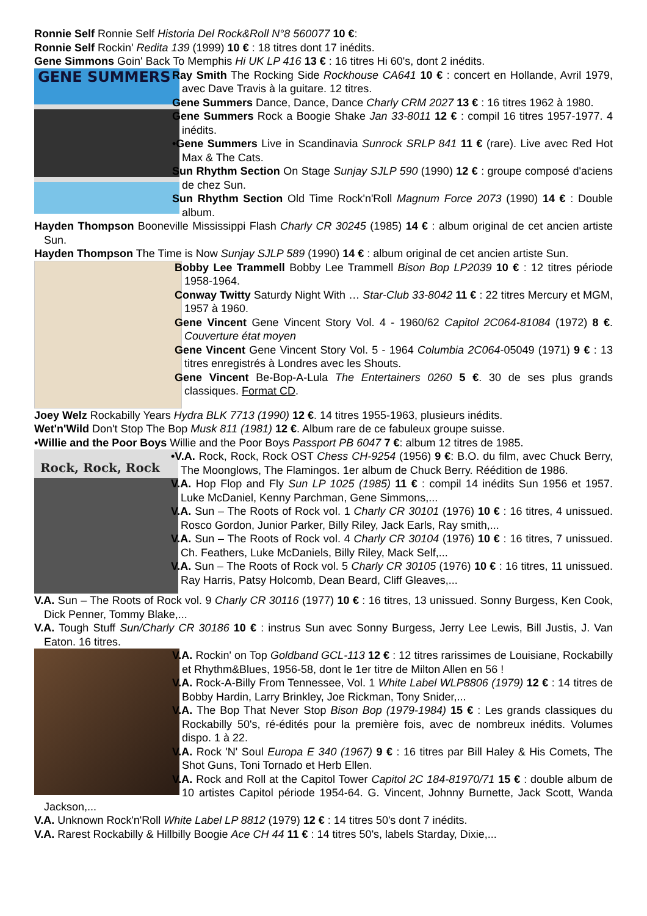Ronnie Self Ronnie Self Historia Del Rock&Roll N°8 560077 10 €:
Ronnie Self Rockin' Redita 139 (1999) 10 € : 18 titres dont 17 inédits.
Gene Simmons Goin' Back To Memphis Hi UK LP 416 13 € : 16 titres Hi 60's, dont 2 inédits.
GENE SUMMERS
Ray Smith The Rocking Side Rockhouse CA641 10 € : concert en Hollande, Avril 1979, avec Dave Travis à la guitare. 12 titres.
Gene Summers Dance, Dance, Dance Charly CRM 2027 13 € : 16 titres 1962 à 1980.
Gene Summers Rock a Boogie Shake Jan 33-8011 12 € : compil 16 titres 1957-1977. 4 inédits.
•Gene Summers Live in Scandinavia Sunrock SRLP 841 11 € (rare). Live avec Red Hot Max & The Cats.
Sun Rhythm Section On Stage Sunjay SJLP 590 (1990) 12 € : groupe composé d'aciens de chez Sun.
Sun Rhythm Section Old Time Rock'n'Roll Magnum Force 2073 (1990) 14 € : Double album.
Hayden Thompson Booneville Mississippi Flash Charly CR 30245 (1985) 14 € : album original de cet ancien artiste Sun.
Hayden Thompson The Time is Now Sunjay SJLP 589 (1990) 14 € : album original de cet ancien artiste Sun.
Bobby Lee Trammell Bobby Lee Trammell Bison Bop LP2039 10 € : 12 titres période 1958-1964.
Conway Twitty Saturdy Night With … Star-Club 33-8042 11 € : 22 titres Mercury et MGM, 1957 à 1960.
Gene Vincent Gene Vincent Story Vol. 4 - 1960/62 Capitol 2C064-81084 (1972) 8 €. Couverture état moyen
Gene Vincent Gene Vincent Story Vol. 5 - 1964 Columbia 2C064-05049 (1971) 9 € : 13 titres enregistrés à Londres avec les Shouts.
Gene Vincent Be-Bop-A-Lula The Entertainers 0260 5 €. 30 de ses plus grands classiques. Format CD.
Joey Welz Rockabilly Years Hydra BLK 7713 (1990) 12 €. 14 titres 1955-1963, plusieurs inédits.
Wet'n'Wild Don't Stop The Bop Musk 811 (1981) 12 €. Album rare de ce fabuleux groupe suisse.
•Willie and the Poor Boys Willie and the Poor Boys Passport PB 6047 7 €: album 12 titres de 1985.
Rock, Rock, Rock
•V.A. Rock, Rock, Rock OST Chess CH-9254 (1956) 9 €: B.O. du film, avec Chuck Berry, The Moonglows, The Flamingos. 1er album de Chuck Berry. Réédition de 1986.
V.A. Hop Flop and Fly Sun LP 1025 (1985) 11 € : compil 14 inédits Sun 1956 et 1957. Luke McDaniel, Kenny Parchman, Gene Simmons,...
V.A. Sun – The Roots of Rock vol. 1 Charly CR 30101 (1976) 10 € : 16 titres, 4 unissued. Rosco Gordon, Junior Parker, Billy Riley, Jack Earls, Ray smith,...
V.A. Sun – The Roots of Rock vol. 4 Charly CR 30104 (1976) 10 € : 16 titres, 7 unissued. Ch. Feathers, Luke McDaniels, Billy Riley, Mack Self,...
V.A. Sun – The Roots of Rock vol. 5 Charly CR 30105 (1976) 10 € : 16 titres, 11 unissued. Ray Harris, Patsy Holcomb, Dean Beard, Cliff Gleaves,...
V.A. Sun – The Roots of Rock vol. 9 Charly CR 30116 (1977) 10 € : 16 titres, 13 unissued. Sonny Burgess, Ken Cook, Dick Penner, Tommy Blake,...
V.A. Tough Stuff Sun/Charly CR 30186 10 € : instrus Sun avec Sonny Burgess, Jerry Lee Lewis, Bill Justis, J. Van Eaton. 16 titres.
V.A. Rockin' on Top Goldband GCL-113 12 € : 12 titres rarissimes de Louisiane, Rockabilly et Rhythm&Blues, 1956-58, dont le 1er titre de Milton Allen en 56 !
V.A. Rock-A-Billy From Tennessee, Vol. 1 White Label WLP8806 (1979) 12 € : 14 titres de Bobby Hardin, Larry Brinkley, Joe Rickman, Tony Snider,...
V.A. The Bop That Never Stop Bison Bop (1979-1984) 15 € : Les grands classiques du Rockabilly 50's, ré-édités pour la première fois, avec de nombreux inédits. Volumes dispo. 1 à 22.
V.A. Rock 'N' Soul Europa E 340 (1967) 9 € : 16 titres par Bill Haley & His Comets, The Shot Guns, Toni Tornado et Herb Ellen.
V.A. Rock and Roll at the Capitol Tower Capitol 2C 184-81970/71 15 € : double album de 10 artistes Capitol période 1954-64. G. Vincent, Johnny Burnette, Jack Scott, Wanda Jackson,...
V.A. Unknown Rock'n'Roll White Label LP 8812 (1979) 12 € : 14 titres 50's dont 7 inédits.
V.A. Rarest Rockabilly & Hillbilly Boogie Ace CH 44 11 € : 14 titres 50's, labels Starday, Dixie,...